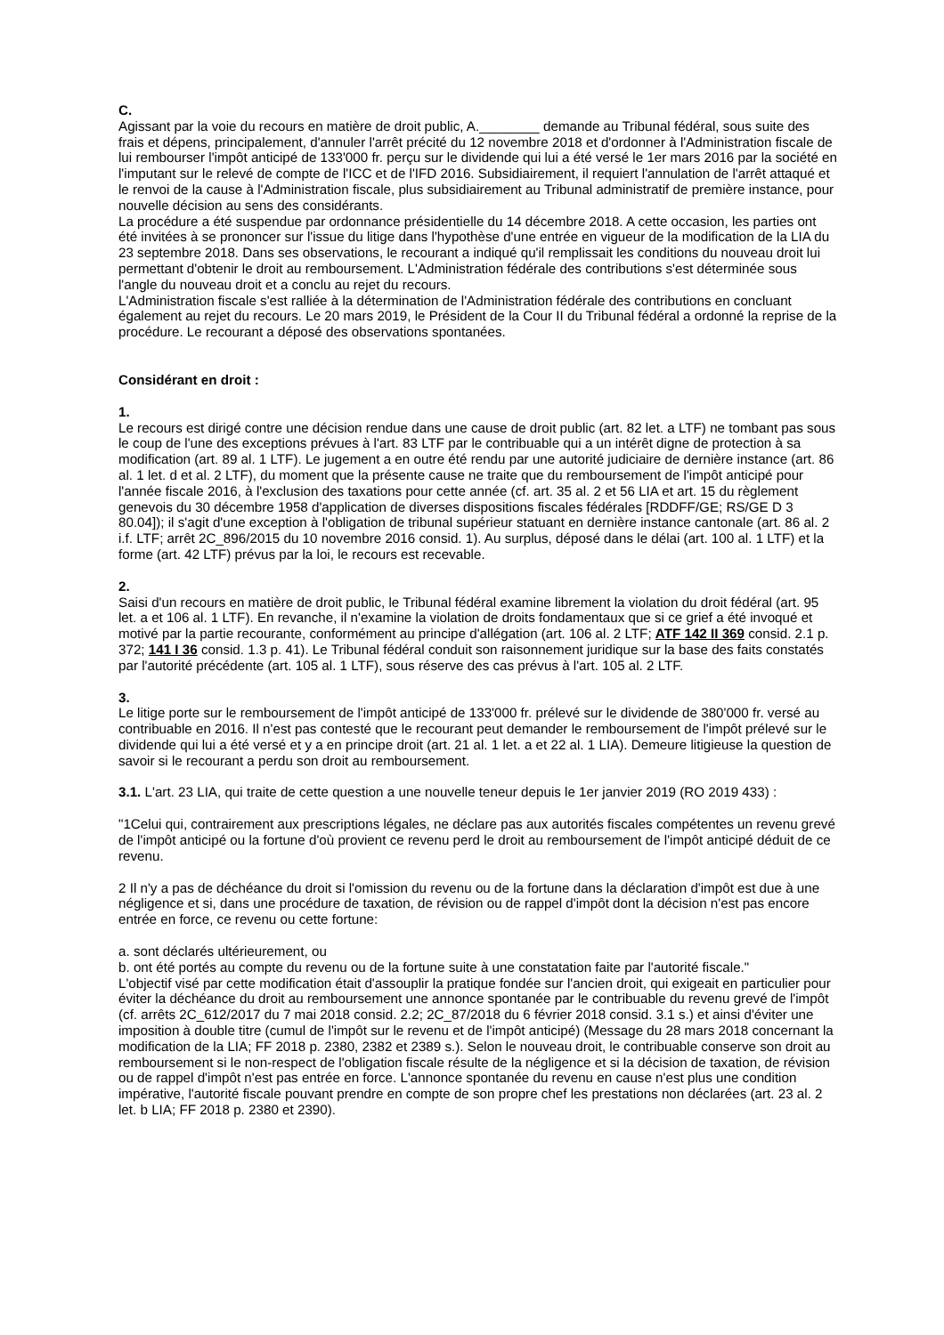C.
Agissant par la voie du recours en matière de droit public, A.________ demande au Tribunal fédéral, sous suite des frais et dépens, principalement, d'annuler l'arrêt précité du 12 novembre 2018 et d'ordonner à l'Administration fiscale de lui rembourser l'impôt anticipé de 133'000 fr. perçu sur le dividende qui lui a été versé le 1er mars 2016 par la société en l'imputant sur le relevé de compte de l'ICC et de l'IFD 2016. Subsidiairement, il requiert l'annulation de l'arrêt attaqué et le renvoi de la cause à l'Administration fiscale, plus subsidiairement au Tribunal administratif de première instance, pour nouvelle décision au sens des considérants.
La procédure a été suspendue par ordonnance présidentielle du 14 décembre 2018. A cette occasion, les parties ont été invitées à se prononcer sur l'issue du litige dans l'hypothèse d'une entrée en vigueur de la modification de la LIA du 23 septembre 2018. Dans ses observations, le recourant a indiqué qu'il remplissait les conditions du nouveau droit lui permettant d'obtenir le droit au remboursement. L'Administration fédérale des contributions s'est déterminée sous l'angle du nouveau droit et a conclu au rejet du recours.
L'Administration fiscale s'est ralliée à la détermination de l'Administration fédérale des contributions en concluant également au rejet du recours. Le 20 mars 2019, le Président de la Cour II du Tribunal fédéral a ordonné la reprise de la procédure. Le recourant a déposé des observations spontanées.
Considérant en droit :
1.
Le recours est dirigé contre une décision rendue dans une cause de droit public (art. 82 let. a LTF) ne tombant pas sous le coup de l'une des exceptions prévues à l'art. 83 LTF par le contribuable qui a un intérêt digne de protection à sa modification (art. 89 al. 1 LTF). Le jugement a en outre été rendu par une autorité judiciaire de dernière instance (art. 86 al. 1 let. d et al. 2 LTF), du moment que la présente cause ne traite que du remboursement de l'impôt anticipé pour l'année fiscale 2016, à l'exclusion des taxations pour cette année (cf. art. 35 al. 2 et 56 LIA et art. 15 du règlement genevois du 30 décembre 1958 d'application de diverses dispositions fiscales fédérales [RDDFF/GE; RS/GE D 3 80.04]); il s'agit d'une exception à l'obligation de tribunal supérieur statuant en dernière instance cantonale (art. 86 al. 2 i.f. LTF; arrêt 2C_896/2015 du 10 novembre 2016 consid. 1). Au surplus, déposé dans le délai (art. 100 al. 1 LTF) et la forme (art. 42 LTF) prévus par la loi, le recours est recevable.
2.
Saisi d'un recours en matière de droit public, le Tribunal fédéral examine librement la violation du droit fédéral (art. 95 let. a et 106 al. 1 LTF). En revanche, il n'examine la violation de droits fondamentaux que si ce grief a été invoqué et motivé par la partie recourante, conformément au principe d'allégation (art. 106 al. 2 LTF; ATF 142 II 369 consid. 2.1 p. 372; 141 I 36 consid. 1.3 p. 41). Le Tribunal fédéral conduit son raisonnement juridique sur la base des faits constatés par l'autorité précédente (art. 105 al. 1 LTF), sous réserve des cas prévus à l'art. 105 al. 2 LTF.
3.
Le litige porte sur le remboursement de l'impôt anticipé de 133'000 fr. prélevé sur le dividende de 380'000 fr. versé au contribuable en 2016. Il n'est pas contesté que le recourant peut demander le remboursement de l'impôt prélevé sur le dividende qui lui a été versé et y a en principe droit (art. 21 al. 1 let. a et 22 al. 1 LIA). Demeure litigieuse la question de savoir si le recourant a perdu son droit au remboursement.
3.1. L'art. 23 LIA, qui traite de cette question a une nouvelle teneur depuis le 1er janvier 2019 (RO 2019 433) :
"1Celui qui, contrairement aux prescriptions légales, ne déclare pas aux autorités fiscales compétentes un revenu grevé de l'impôt anticipé ou la fortune d'où provient ce revenu perd le droit au remboursement de l'impôt anticipé déduit de ce revenu.
2 Il n'y a pas de déchéance du droit si l'omission du revenu ou de la fortune dans la déclaration d'impôt est due à une négligence et si, dans une procédure de taxation, de révision ou de rappel d'impôt dont la décision n'est pas encore entrée en force, ce revenu ou cette fortune:
a. sont déclarés ultérieurement, ou
b. ont été portés au compte du revenu ou de la fortune suite à une constatation faite par l'autorité fiscale."
L'objectif visé par cette modification était d'assouplir la pratique fondée sur l'ancien droit, qui exigeait en particulier pour éviter la déchéance du droit au remboursement une annonce spontanée par le contribuable du revenu grevé de l'impôt (cf. arrêts 2C_612/2017 du 7 mai 2018 consid. 2.2; 2C_87/2018 du 6 février 2018 consid. 3.1 s.) et ainsi d'éviter une imposition à double titre (cumul de l'impôt sur le revenu et de l'impôt anticipé) (Message du 28 mars 2018 concernant la modification de la LIA; FF 2018 p. 2380, 2382 et 2389 s.). Selon le nouveau droit, le contribuable conserve son droit au remboursement si le non-respect de l'obligation fiscale résulte de la négligence et si la décision de taxation, de révision ou de rappel d'impôt n'est pas entrée en force. L'annonce spontanée du revenu en cause n'est plus une condition impérative, l'autorité fiscale pouvant prendre en compte de son propre chef les prestations non déclarées (art. 23 al. 2 let. b LIA; FF 2018 p. 2380 et 2390).